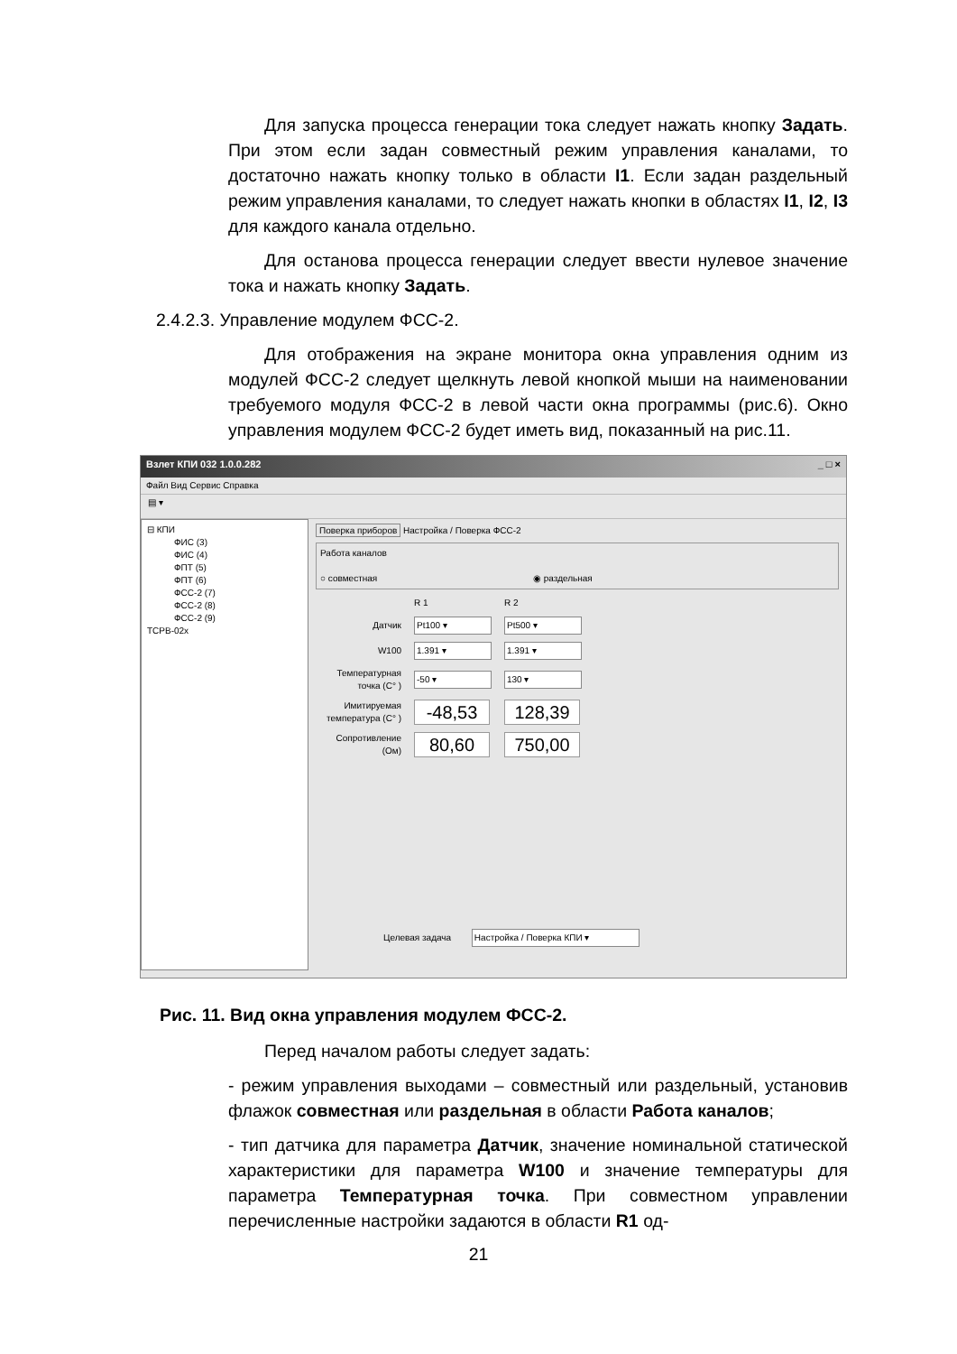Для запуска процесса генерации тока следует нажать кнопку Задать. При этом если задан совместный режим управления каналами, то достаточно нажать кнопку только в области I1. Если задан раздельный режим управления каналами, то следует нажать кнопки в областях I1, I2, I3 для каждого канала отдельно.
Для останова процесса генерации следует ввести нулевое значение тока и нажать кнопку Задать.
2.4.2.3. Управление модулем ФСС-2.
Для отображения на экране монитора окна управления одним из модулей ФСС-2 следует щелкнуть левой кнопкой мыши на наименовании требуемого модуля ФСС-2 в левой части окна программы (рис.6). Окно управления модулем ФСС-2 будет иметь вид, показанный на рис.11.
Взлет КПИ 032 1.0.0.282 _ □ ×
Файл Вид Сервис Справка
▤ ▾
⊟ КПИ
ФИС (3)
ФИС (4)
ФПТ (5)
ФПТ (6)
ФСС-2 (7)
ФСС-2 (8)
ФСС-2 (9)
ТСРВ-02х
Поверка приборов Настройка / Поверка ФСС-2
Работа каналов
○ совместная ◉ раздельная
R 1 R 2
Датчик Pt100 ▾ Pt500 ▾
W100 1.391 ▾ 1.391 ▾
Температурная точка (С° ) -50 ▾ 130 ▾
Имитируемая температура (С° ) -48,53 128,39
Сопротивление (Ом) 80,60 750,00
Целевая задача Настройка / Поверка КПИ ▾
Рис. 11. Вид окна управления модулем ФСС-2.
Перед началом работы следует задать:
- режим управления выходами – совместный или раздельный, установив флажок совместная или раздельная в области Работа каналов;
- тип датчика для параметра Датчик, значение номинальной статической характеристики для параметра W100 и значение температуры для параметра Температурная точка. При совместном управлении перечисленные настройки задаются в области R1 од-
21